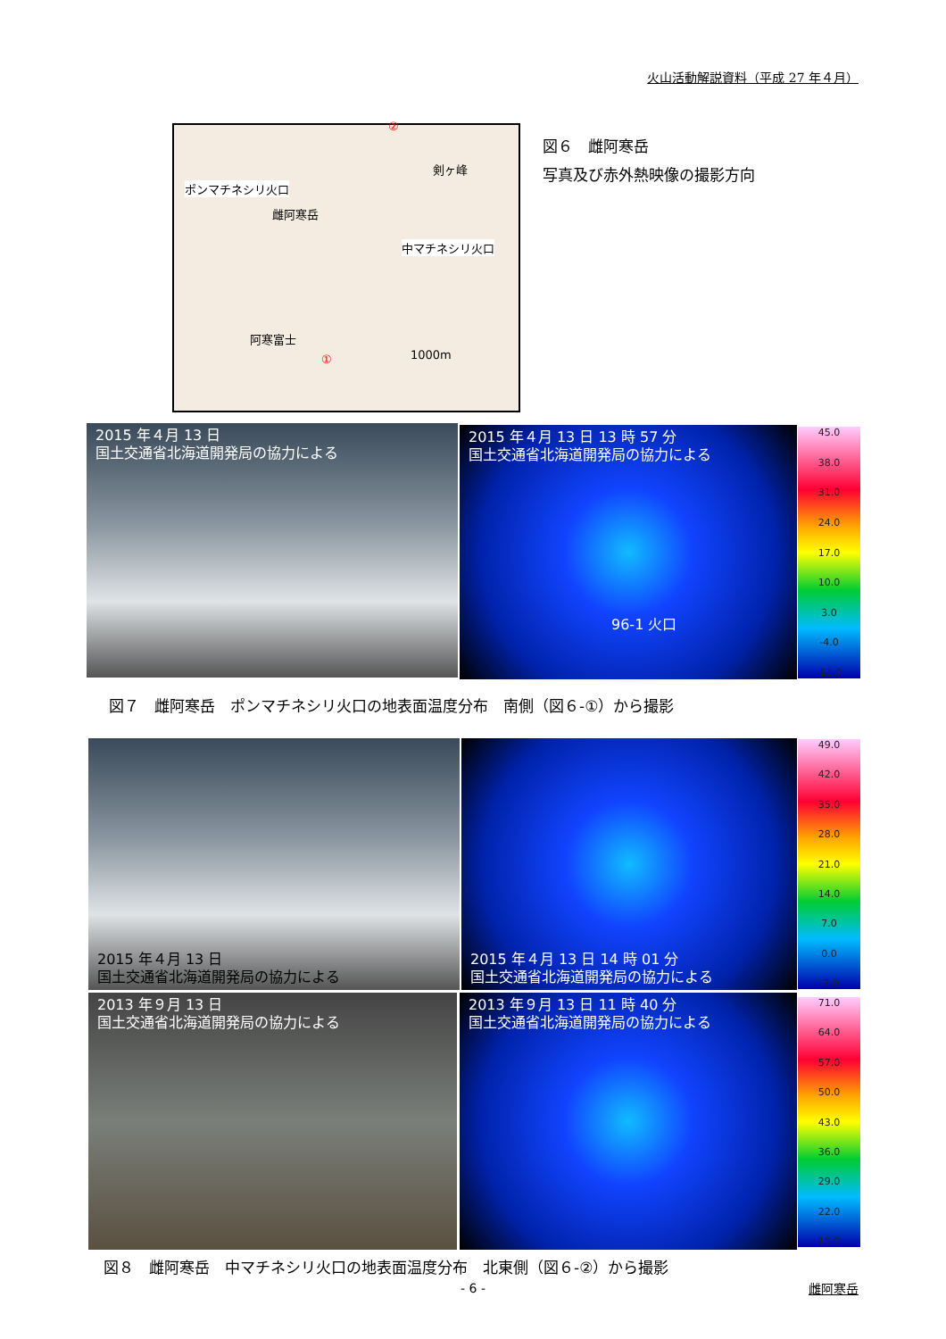火山活動解説資料（平成 27 年４月）
ポンマチネシリ火口
中マチネシリ火口
雌阿寒岳
剣ヶ峰
阿寒富士
1000m
②
①
図６　雌阿寒岳
写真及び赤外熱映像の撮影方向
2015 年４月 13 日
国土交通省北海道開発局の協力による
2015 年４月 13 日 13 時 57 分
国土交通省北海道開発局の協力による
96-1 火口
45.0
38.0
31.0
24.0
17.0
10.0
3.0
-4.0
-11.0
図７　雌阿寒岳　ポンマチネシリ火口の地表面温度分布　南側（図６-①）から撮影
2015 年４月 13 日
国土交通省北海道開発局の協力による
2015 年４月 13 日 14 時 01 分
国土交通省北海道開発局の協力による
49.0
42.0
35.0
28.0
21.0
14.0
7.0
0.0
-7.0
2013 年９月 13 日
国土交通省北海道開発局の協力による
2013 年９月 13 日 11 時 40 分
国土交通省北海道開発局の協力による
71.0
64.0
57.0
50.0
43.0
36.0
29.0
22.0
15.0
図８　雌阿寒岳　中マチネシリ火口の地表面温度分布　北東側（図６-②）から撮影
- 6 - 雌阿寒岳